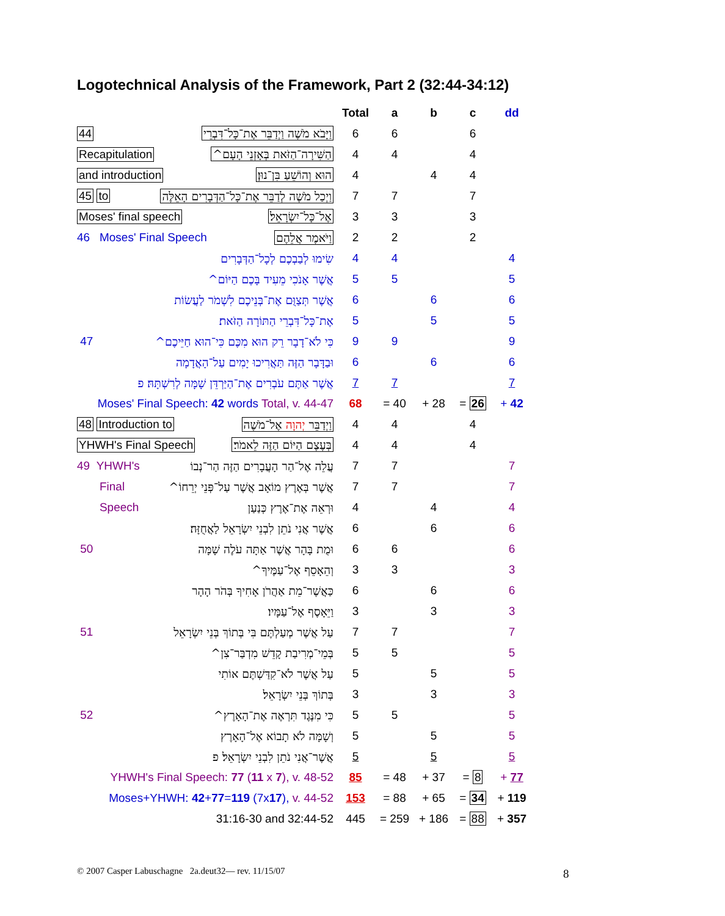Logotechnical Analysis of the Framework, Part 2 (32:44-34:12)
| | Total | a | b | c | dd |
| --- | --- | --- | --- | --- | --- |
| 44 וַיָּבֹא מֹשֶׁה וַיְדַבֵּר אֶת־כָּל־דִּבְרֵי | 6 | 6 | | 6 | |
| Recapitulation הַשִּׁירָה־הַזֹּאת בְּאָזְנֵי הָעָם^ | 4 | 4 | | 4 | |
| and introduction הוּא וְהוֹשֵׁעַ בִּן־נוּן׃ | 4 | | 4 | 4 | |
| 45 to וַיְכַל מֹשֶׁה לְדַבֵּר אֶת־כָּל־הַדְּבָרִים הָאֵלֶּה | 7 | 7 | | 7 | |
| Moses' final speech אֶל־כָּל־יִשְׂרָאֵל׃ | 3 | 3 | | 3 | |
| 46 Moses' Final Speech וַיֹּאמֶר אֲלֵהֶם | 2 | 2 | | 2 | |
| שִׂימוּ לְבַבְכֶם לְכָל־הַדְּבָרִים | 4 | 4 | | | 4 |
| אֲשֶׁר אָנֹכִי מֵעִיד בָּכֶם הַיּוֹם^ | 5 | 5 | | | 5 |
| אֲשֶׁר תְּצַוֻּם אֶת־בְּנֵיכֶם לִשְׁמֹר לַעֲשׂוֹת | 6 | | 6 | | 6 |
| אֶת־כָּל־דִּבְרֵי הַתּוֹרָה הַזֹּאת׃ | 5 | | 5 | | 5 |
| 47 כִּי לֹא־דָבָר רֵק הוּא מִכֶּם כִּי־הוּא חַיֵּיכֶם^ | 9 | 9 | | | 9 |
| וּבַדָּבָר הַזֶּה תַּאֲרִיכוּ יָמִים עַל־הָאֲדָמָה | 6 | | 6 | | 6 |
| אֲשֶׁר אַתֶּם עֹבְרִים אֶת־הַיַּרְדֵּן שָׁמָּה לְרִשְׁתָּהּ׃ פ | 7 | 7 | | | 7 |
| Moses' Final Speech: 42 words Total, v. 44-47 | 68 | = 40 | + 28 | = 26 | + 42 |
| 48 Introduction to וַיְדַבֵּר יְהוָה אֶל־מֹשֶׁה | 4 | 4 | | 4 | |
| YHWH's Final Speech בְּעֶצֶם הַיּוֹם הַזֶּה לֵאמֹר׃ | 4 | 4 | | 4 | |
| 49 YHWH's עֲלֵה אֶל־הַר הָעֲבָרִים הַזֶּה הַר־נְבוֹ | 7 | 7 | | | 7 |
| Final אֲשֶׁר בְּאֶרֶץ מוֹאָב אֲשֶׁר עַל־פְּנֵי יְרֵחוֹ^ | 7 | 7 | | | 7 |
| Speech וּרְאֵה אֶת־אֶרֶץ כְּנַעַן | 4 | | 4 | | 4 |
| אֲשֶׁר אֲנִי נֹתֵן לִבְנֵי יִשְׂרָאֵל לַאֲחֻזָּה׃ | 6 | | 6 | | 6 |
| 50 וּמֻת בָּהָר אֲשֶׁר אַתָּה עֹלֶה שָׁמָּה | 6 | 6 | | | 6 |
| וְהֵאָסֵף אֶל־עַמֶּיךָ^ | 3 | 3 | | | 3 |
| כַּאֲשֶׁר־מֵת אַהֲרֹן אָחִיךָ בְּהֹר הָהָר | 6 | | 6 | | 6 |
| וַיֵּאָסֶף אֶל־עַמָּיו׃ | 3 | | 3 | | 3 |
| 51 עַל אֲשֶׁר מְעַלְתֶּם בִּי בְּתוֹךְ בְּנֵי יִשְׂרָאֵל | 7 | 7 | | | 7 |
| בְּמֵי־מְרִיבַת קָדֵשׁ מִדְבַּר־צִן^ | 5 | 5 | | | 5 |
| עַל אֲשֶׁר לֹא־קִדַּשְׁתֶּם אוֹתִי | 5 | | 5 | | 5 |
| בְּתוֹךְ בְּנֵי יִשְׂרָאֵל׃ | 3 | | 3 | | 3 |
| 52 כִּי מִנֶּגֶד תִּרְאֶה אֶת־הָאָרֶץ^ | 5 | 5 | | | 5 |
| וְשָׁמָּה לֹא תָבוֹא אֶל־הָאָרֶץ | 5 | | 5 | | 5 |
| אֲשֶׁר־אֲנִי נֹתֵן לִבְנֵי יִשְׂרָאֵל׃ פ | 5 | | 5 | | 5 |
| YHWH's Final Speech: 77 ( 11 x 7 ), v. 48-52 | 85 | = 48 | + 37 | = 8 | + 77 |
| Moses+YHWH: 42 + 77 = 119 (7x 17 ), v. 44-52 | 153 | = 88 | + 65 | = 34 | + 119 |
| 31:16-30 and 32:44-52 | 445 | = 259 | + 186 | = 88 | + 357 |
© 2007 Casper Labuschagne 2a.deut32— rev. 11/15/07
8